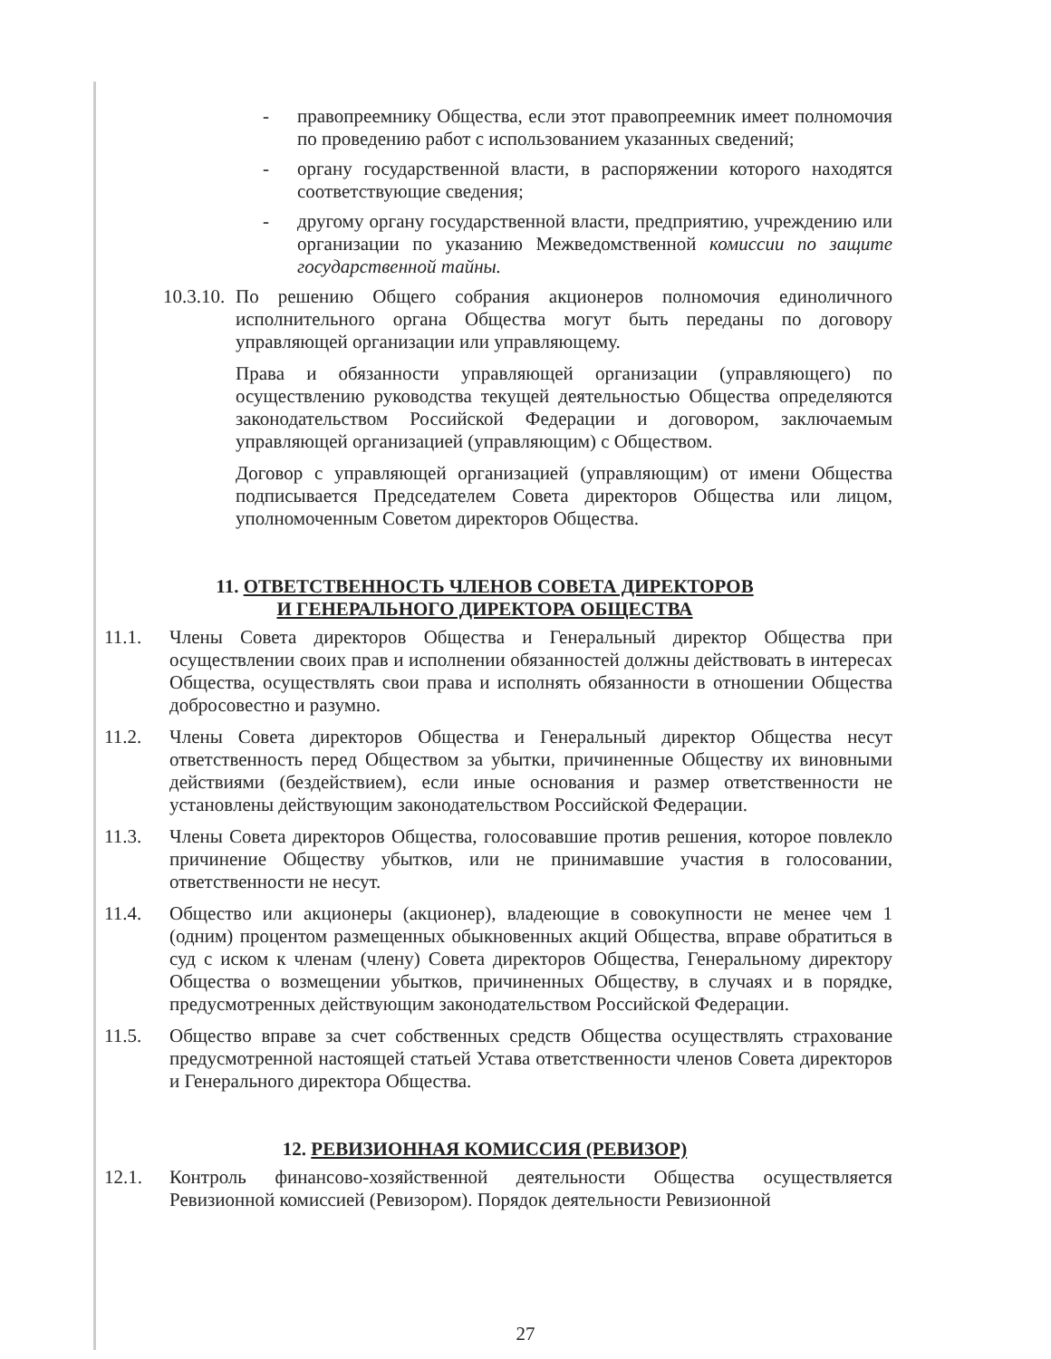- правопреемнику Общества, если этот правопреемник имеет полномочия по проведению работ с использованием указанных сведений;
- органу государственной власти, в распоряжении которого находятся соответствующие сведения;
- другому органу государственной власти, предприятию, учреждению или организации по указанию Межведомственной комиссии по защите государственной тайны.
10.3.10. По решению Общего собрания акционеров полномочия единоличного исполнительного органа Общества могут быть переданы по договору управляющей организации или управляющему.
Права и обязанности управляющей организации (управляющего) по осуществлению руководства текущей деятельностью Общества определяются законодательством Российской Федерации и договором, заключаемым управляющей организацией (управляющим) с Обществом.
Договор с управляющей организацией (управляющим) от имени Общества подписывается Председателем Совета директоров Общества или лицом, уполномоченным Советом директоров Общества.
11. ОТВЕТСТВЕННОСТЬ ЧЛЕНОВ СОВЕТА ДИРЕКТОРОВ
И ГЕНЕРАЛЬНОГО ДИРЕКТОРА ОБЩЕСТВА
11.1. Члены Совета директоров Общества и Генеральный директор Общества при осуществлении своих прав и исполнении обязанностей должны действовать в интересах Общества, осуществлять свои права и исполнять обязанности в отношении Общества добросовестно и разумно.
11.2. Члены Совета директоров Общества и Генеральный директор Общества несут ответственность перед Обществом за убытки, причиненные Обществу их виновными действиями (бездействием), если иные основания и размер ответственности не установлены действующим законодательством Российской Федерации.
11.3. Члены Совета директоров Общества, голосовавшие против решения, которое повлекло причинение Обществу убытков, или не принимавшие участия в голосовании, ответственности не несут.
11.4. Общество или акционеры (акционер), владеющие в совокупности не менее чем 1 (одним) процентом размещенных обыкновенных акций Общества, вправе обратиться в суд с иском к членам (члену) Совета директоров Общества, Генеральному директору Общества о возмещении убытков, причиненных Обществу, в случаях и в порядке, предусмотренных действующим законодательством Российской Федерации.
11.5. Общество вправе за счет собственных средств Общества осуществлять страхование предусмотренной настоящей статьей Устава ответственности членов Совета директоров и Генерального директора Общества.
12. РЕВИЗИОННАЯ КОМИССИЯ (РЕВИЗОР)
12.1. Контроль финансово-хозяйственной деятельности Общества осуществляется Ревизионной комиссией (Ревизором). Порядок деятельности Ревизионной
27